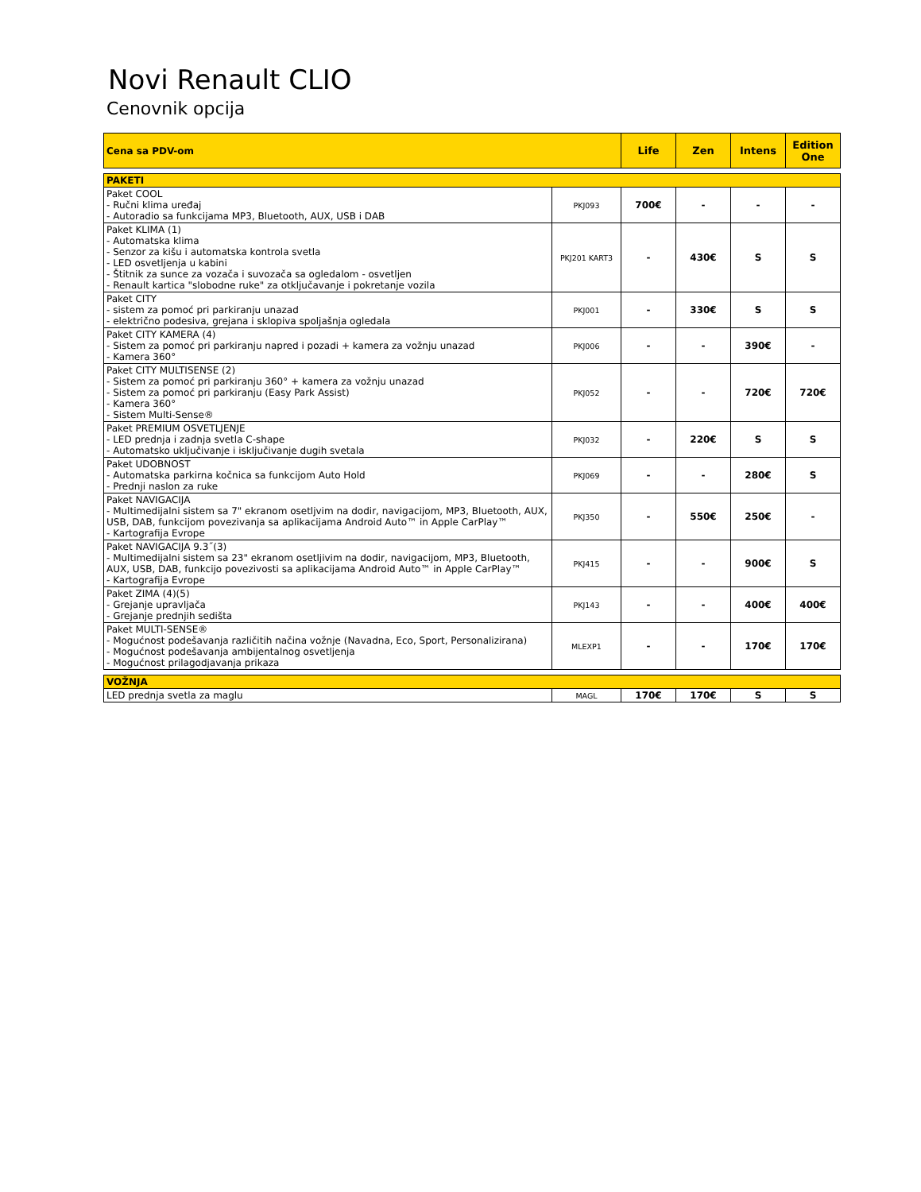Novi Renault CLIO
Cenovnik opcija
| Cena sa PDV-om | | Life | Zen | Intens | Edition One |
| --- | --- | --- | --- | --- | --- |
| PAKETI | | | | | |
| Paket COOL - Ručni klima uređaj - Autoradio sa funkcijama MP3, Bluetooth, AUX, USB i DAB | PKJ093 | 700€ | - | - | - |
| Paket KLIMA (1) - Automatska klima - Senzor za kišu i automatska kontrola svetla - LED osvetljenja u kabini - Štitnik za sunce za vozača i suvozača sa ogledalom - osvetljen - Renault kartica "slobodne ruke" za otključavanje i pokretanje vozila | PKJ201 KART3 | - | 430€ | S | S |
| Paket CITY - sistem za pomoć pri parkiranju unazad - električno podesiva, grejana i sklopiva spoljašnja ogledala | PKJ001 | - | 330€ | S | S |
| Paket CITY KAMERA (4) - Sistem za pomoć pri parkiranju napred i pozadi + kamera za vožnju unazad - Kamera 360° | PKJ006 | - | - | 390€ | - |
| Paket CITY MULTISENSE (2) - Sistem za pomoć pri parkiranju 360° + kamera za vožnju unazad - Sistem za pomoć pri parkiranju (Easy Park Assist) - Kamera 360° - Sistem Multi-Sense® | PKJ052 | - | - | 720€ | 720€ |
| Paket PREMIUM OSVETLJENJE - LED prednja i zadnja svetla C-shape - Automatsko uključivanje i isključivanje dugih svetala | PKJ032 | - | 220€ | S | S |
| Paket UDOBNOST - Automatska parkirna kočnica sa funkcijom Auto Hold - Prednji naslon za ruke | PKJ069 | - | - | 280€ | S |
| Paket NAVIGACIJA - Multimedijalni sistem sa 7" ekranom osetljvim na dodir, navigacijom, MP3, Bluetooth, AUX, USB, DAB, funkcijom povezivanja sa aplikacijama Android Auto™ in Apple CarPlay™ - Kartografija Evrope | PKJ350 | - | 550€ | 250€ | - |
| Paket NAVIGACIJA 9.3˝(3) - Multimedijalni sistem sa 23" ekranom osetljivim na dodir, navigacijom, MP3, Bluetooth, AUX, USB, DAB, funkcijo povezivosti sa aplikacijama Android Auto™ in Apple CarPlay™ - Kartografija Evrope | PKJ415 | - | - | 900€ | S |
| Paket ZIMA (4)(5) - Grejanje upravljača - Grejanje prednjih sedišta | PKJ143 | - | - | 400€ | 400€ |
| Paket MULTI-SENSE® - Mogućnost podešavanja različitih načina vožnje (Navadna, Eco, Sport, Personalizirana) - Mogućnost podešavanja ambijentalnog osvetljenja - Mogućnost prilagodjavanja prikaza | MLEXP1 | - | - | 170€ | 170€ |
| VOŽNJA | | | | | |
| LED prednja svetla za maglu | MAGL | 170€ | 170€ | S | S |